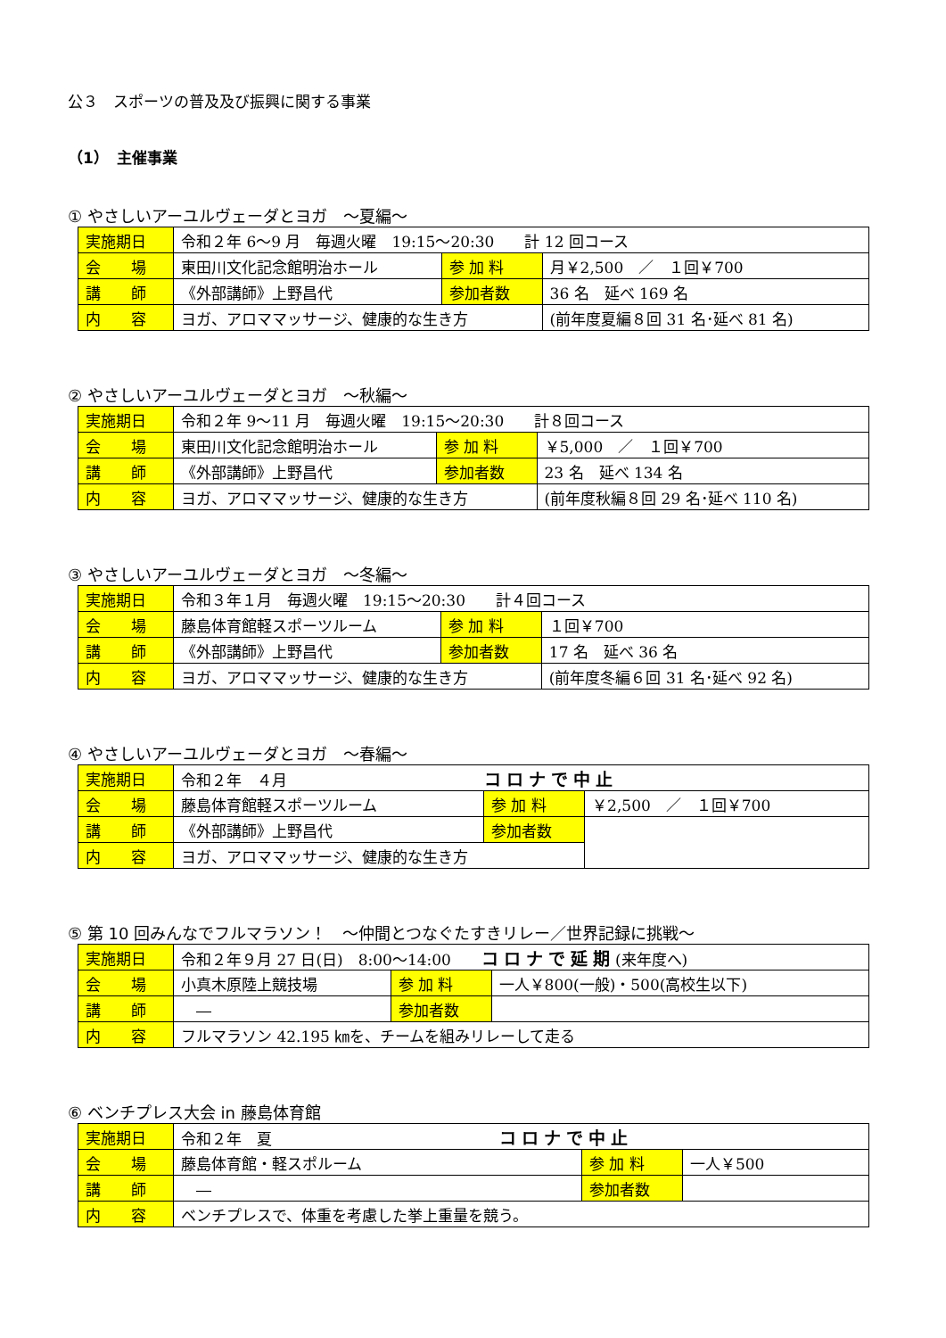公３　スポーツの普及及び振興に関する事業
（1）　主催事業
① やさしいアーユルヴェーダとヨガ　～夏編～
| 実施期日 | 令和２年 6～9 月 毎週火曜 19:15～20:30 計 12 回コース | | |
| 会 場 | 東田川文化記念館明治ホール | 参 加 料 | 月￥2,500 ／ １回￥700 |
| 講 師 | 《外部講師》上野昌代 | 参加者数 | 36 名 延べ 169 名 |
| 内 容 | ヨガ、アロママッサージ、健康的な生き方 | | (前年度夏編８回 31 名･延べ 81 名) |
② やさしいアーユルヴェーダとヨガ　～秋編～
| 実施期日 | 令和２年 9～11 月 毎週火曜 19:15～20:30 計８回コース | | |
| 会 場 | 東田川文化記念館明治ホール | 参 加 料 | ￥5,000 ／ １回￥700 |
| 講 師 | 《外部講師》上野昌代 | 参加者数 | 23 名 延べ 134 名 |
| 内 容 | ヨガ、アロママッサージ、健康的な生き方 | | (前年度秋編８回 29 名･延べ 110 名) |
③ やさしいアーユルヴェーダとヨガ　～冬編～
| 実施期日 | 令和３年１月 毎週火曜 19:15～20:30 計４回コース | | |
| 会 場 | 藤島体育館軽スポーツルーム | 参 加 料 | １回￥700 |
| 講 師 | 《外部講師》上野昌代 | 参加者数 | 17 名 延べ 36 名 |
| 内 容 | ヨガ、アロママッサージ、健康的な生き方 | | (前年度冬編６回 31 名･延べ 92 名) |
④ やさしいアーユルヴェーダとヨガ　～春編～
| 実施期日 | 令和２年 ４月 コロナで中止 | | |
| 会 場 | 藤島体育館軽スポーツルーム | 参 加 料 | ￥2,500 ／ １回￥700 |
| 講 師 | 《外部講師》上野昌代 | 参加者数 | |
| 内 容 | ヨガ、アロママッサージ、健康的な生き方 | | |
⑤ 第 10 回みんなでフルマラソン！　～仲間とつなぐたすきリレー／世界記録に挑戦～
| 実施期日 | 令和２年９月 27 日(日) 8:00～14:00 コロナで延期 (来年度へ) | | |
| 会 場 | 小真木原陸上競技場 | 参 加 料 | 一人￥800(一般)・500(高校生以下) |
| 講 師 | ― | 参加者数 | |
| 内 容 | フルマラソン 42.195 ㎞を、チームを組みリレーして走る | | |
⑥ ベンチプレス大会 in 藤島体育館
| 実施期日 | 令和２年 夏 コロナで中止 | | |
| 会 場 | 藤島体育館・軽スポルーム | 参 加 料 | 一人￥500 |
| 講 師 | ― | 参加者数 | |
| 内 容 | ベンチプレスで、体重を考慮した挙上重量を競う。 | | |